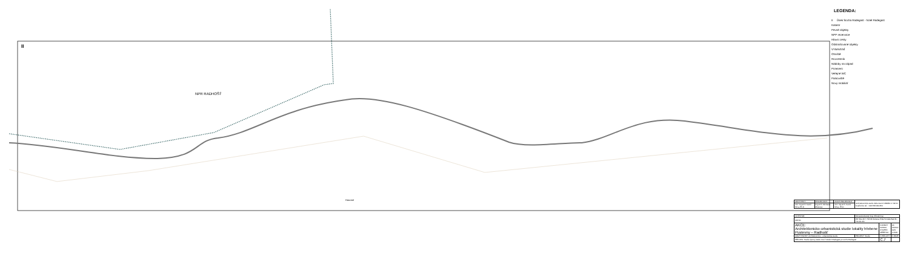II
NPR RADHOŠŤ
Havraní
LEGENDA:
II Úsek Socha Radegast - hotel Radegast
Katastr
Pevné objekty
NPP rezervace
Hlavní cesty
Odstraňované objekty
VYBAVENÍ
Ohniště
Rozcestník
Nádoby na odpad
Posezení
Veřejné WC
Parkoviště
Nový mobiliář
| ARCHITEKT | PROJEKTANT | ZODP. PROJEKTANT | Architektonické studio Záhumenní 1358/30 C 742 21 Kopřivnice tel.: +420 556 811 850 |
| doc. Ing.arch. Kamil Mrva, Ph.D | Ing.arch. Michaela Mrázová | doc. Ing.arch. Kamil Mrva, Ph.D | |
| INVESTOR: | Moravskoslezský kraj; Zlínský kraj | | |
| MÍSTO: | 28. října 117, 702 18 Ostrava; třída Tomáše Bati 21, 761 90 Zlín | | |
| AKCE: Architektonicko-urbanistická studie lokality hřebene Pustevny – Radhošť | | FORMÁT DATUM STUPEŇ MĚŘÍTKO | A3 12/2017 AUS 1:2000 |
| DRUH STAVBY: Architektonicko - urbanistická studie | PROJEKT: Studie | Č.PŘÍLOHY | Č.PARE |
| PŘÍLOHA: Studie úpravy úseku mezi hotelem Radegast po sochu Radegast | | C.7 | |